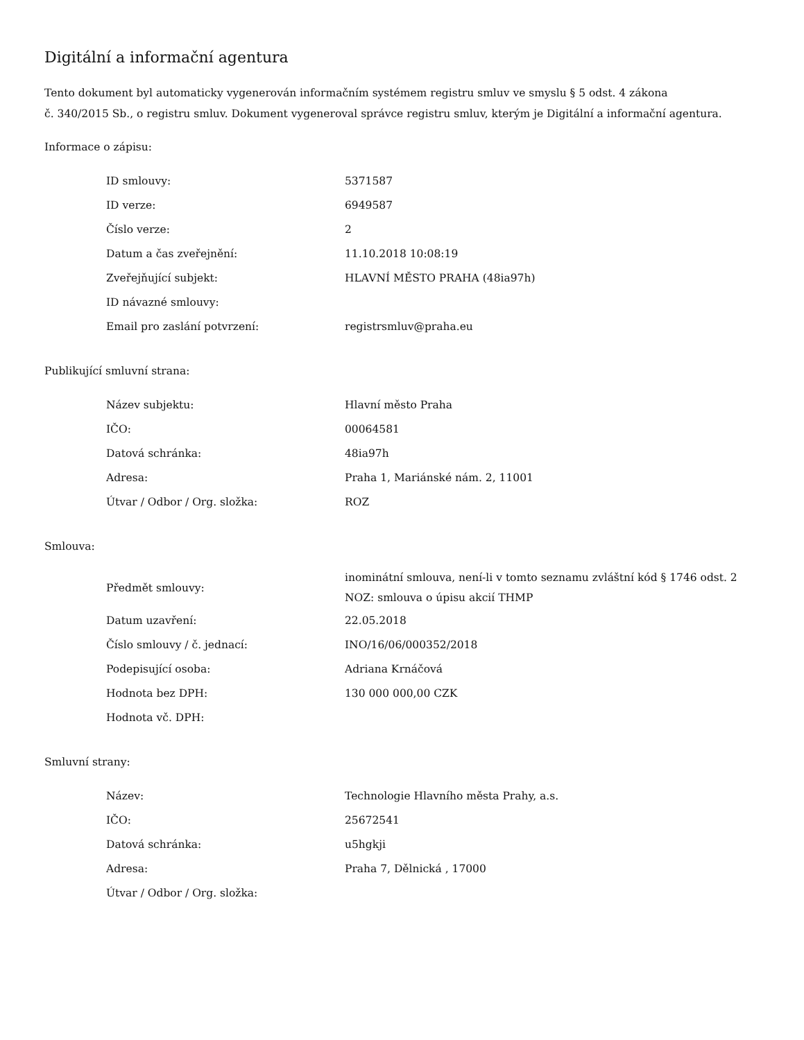Digitální a informační agentura
Tento dokument byl automaticky vygenerován informačním systémem registru smluv ve smyslu § 5 odst. 4 zákona
č. 340/2015 Sb., o registru smluv. Dokument vygeneroval správce registru smluv, kterým je Digitální a informační agentura.
Informace o zápisu:
| ID smlouvy: | 5371587 |
| ID verze: | 6949587 |
| Číslo verze: | 2 |
| Datum a čas zveřejnění: | 11.10.2018 10:08:19 |
| Zveřejňující subjekt: | HLAVNÍ MĚSTO PRAHA (48ia97h) |
| ID návazné smlouvy: | |
| Email pro zaslání potvrzení: | registrsmluv@praha.eu |
Publikující smluvní strana:
| Název subjektu: | Hlavní město Praha |
| IČO: | 00064581 |
| Datová schránka: | 48ia97h |
| Adresa: | Praha 1, Mariánské nám. 2, 11001 |
| Útvar / Odbor / Org. složka: | ROZ |
Smlouva:
| Předmět smlouvy: | inominátní smlouva, není-li v tomto seznamu zvláštní kód § 1746 odst. 2 NOZ: smlouva o úpisu akcií THMP |
| Datum uzavření: | 22.05.2018 |
| Číslo smlouvy / č. jednací: | INO/16/06/000352/2018 |
| Podepisující osoba: | Adriana Krnáčová |
| Hodnota bez DPH: | 130 000 000,00 CZK |
| Hodnota vč. DPH: | |
Smluvní strany:
| Název: | Technologie Hlavního města Prahy, a.s. |
| IČO: | 25672541 |
| Datová schránka: | u5hgkji |
| Adresa: | Praha 7, Dělnická , 17000 |
| Útvar / Odbor / Org. složka: | |